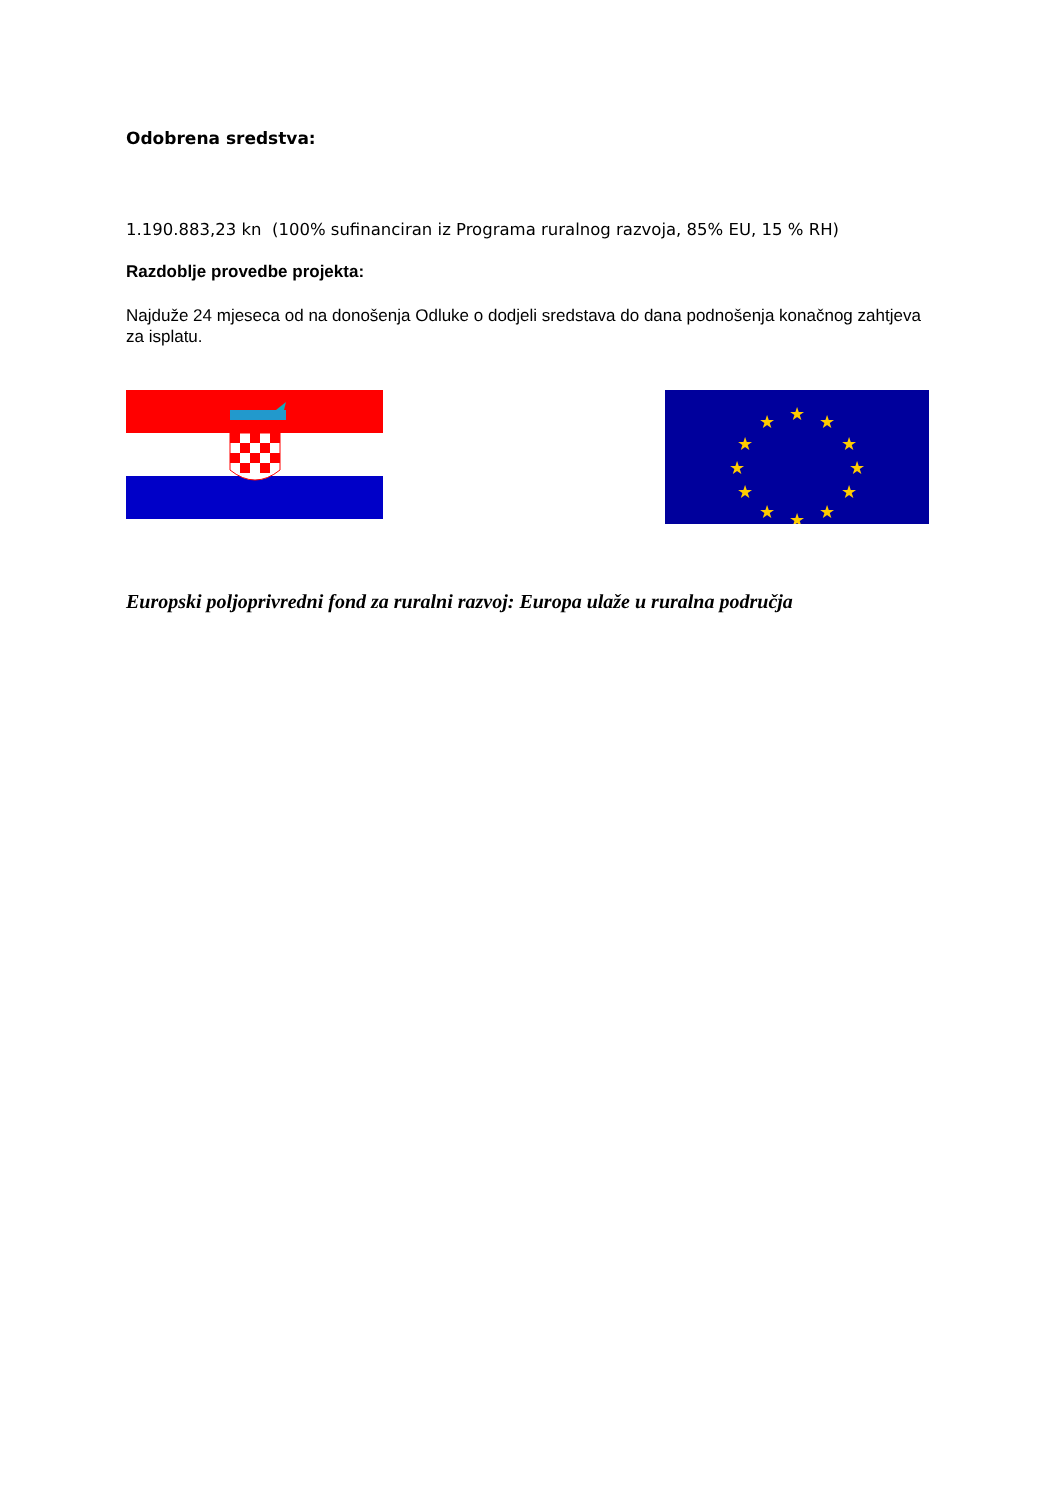Odobrena sredstva:
1.190.883,23 kn (100% sufinanciran iz Programa ruralnog razvoja, 85% EU, 15 % RH)
Razdoblje provedbe projekta:
Najduže 24 mjeseca od na donošenja Odluke o dodjeli sredstava do dana podnošenja konačnog zahtjeva za isplatu.
★
★
★
★
★
★
★
★
★
★
★
★
Europski poljoprivredni fond za ruralni razvoj: Europa ulaže u ruralna područja